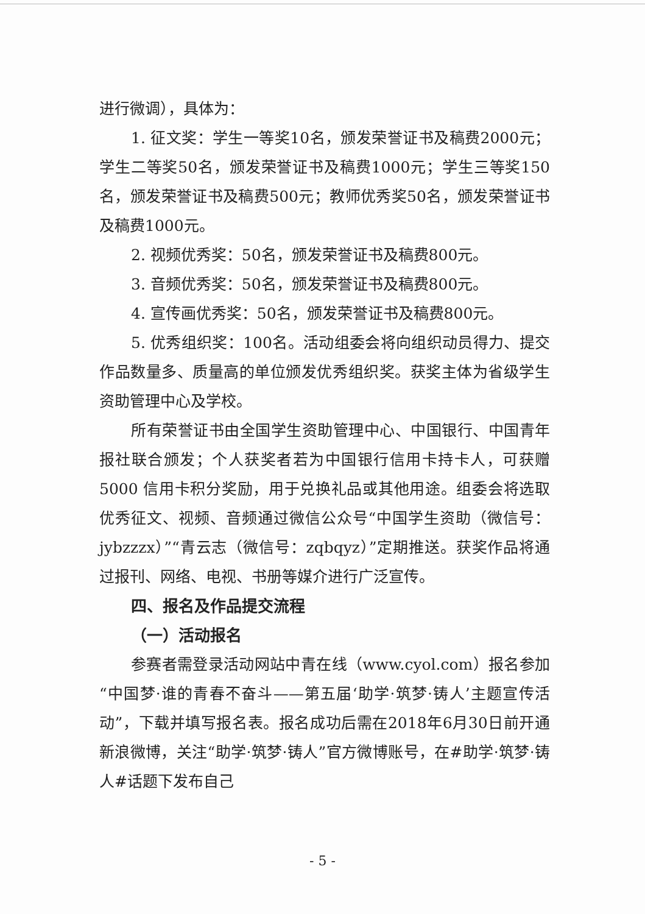进行微调），具体为：
1. 征文奖：学生一等奖10名，颁发荣誉证书及稿费2000元；学生二等奖50名，颁发荣誉证书及稿费1000元；学生三等奖150名，颁发荣誉证书及稿费500元；教师优秀奖50名，颁发荣誉证书及稿费1000元。
2. 视频优秀奖：50名，颁发荣誉证书及稿费800元。
3. 音频优秀奖：50名，颁发荣誉证书及稿费800元。
4. 宣传画优秀奖：50名，颁发荣誉证书及稿费800元。
5. 优秀组织奖：100名。活动组委会将向组织动员得力、提交作品数量多、质量高的单位颁发优秀组织奖。获奖主体为省级学生资助管理中心及学校。
所有荣誉证书由全国学生资助管理中心、中国银行、中国青年报社联合颁发；个人获奖者若为中国银行信用卡持卡人，可获赠 5000 信用卡积分奖励，用于兑换礼品或其他用途。组委会将选取优秀征文、视频、音频通过微信公众号“中国学生资助（微信号：jybzzzx）”“青云志（微信号：zqbqyz）”定期推送。获奖作品将通过报刊、网络、电视、书册等媒介进行广泛宣传。
四、报名及作品提交流程
（一）活动报名
参赛者需登录活动网站中青在线（www.cyol.com）报名参加“中国梦·谁的青春不奋斗——第五届‘助学·筑梦·铸人’主题宣传活动”，下载并填写报名表。报名成功后需在2018年6月30日前开通新浪微博，关注“助学·筑梦·铸人”官方微博账号，在#助学·筑梦·铸人#话题下发布自己
- 5 -